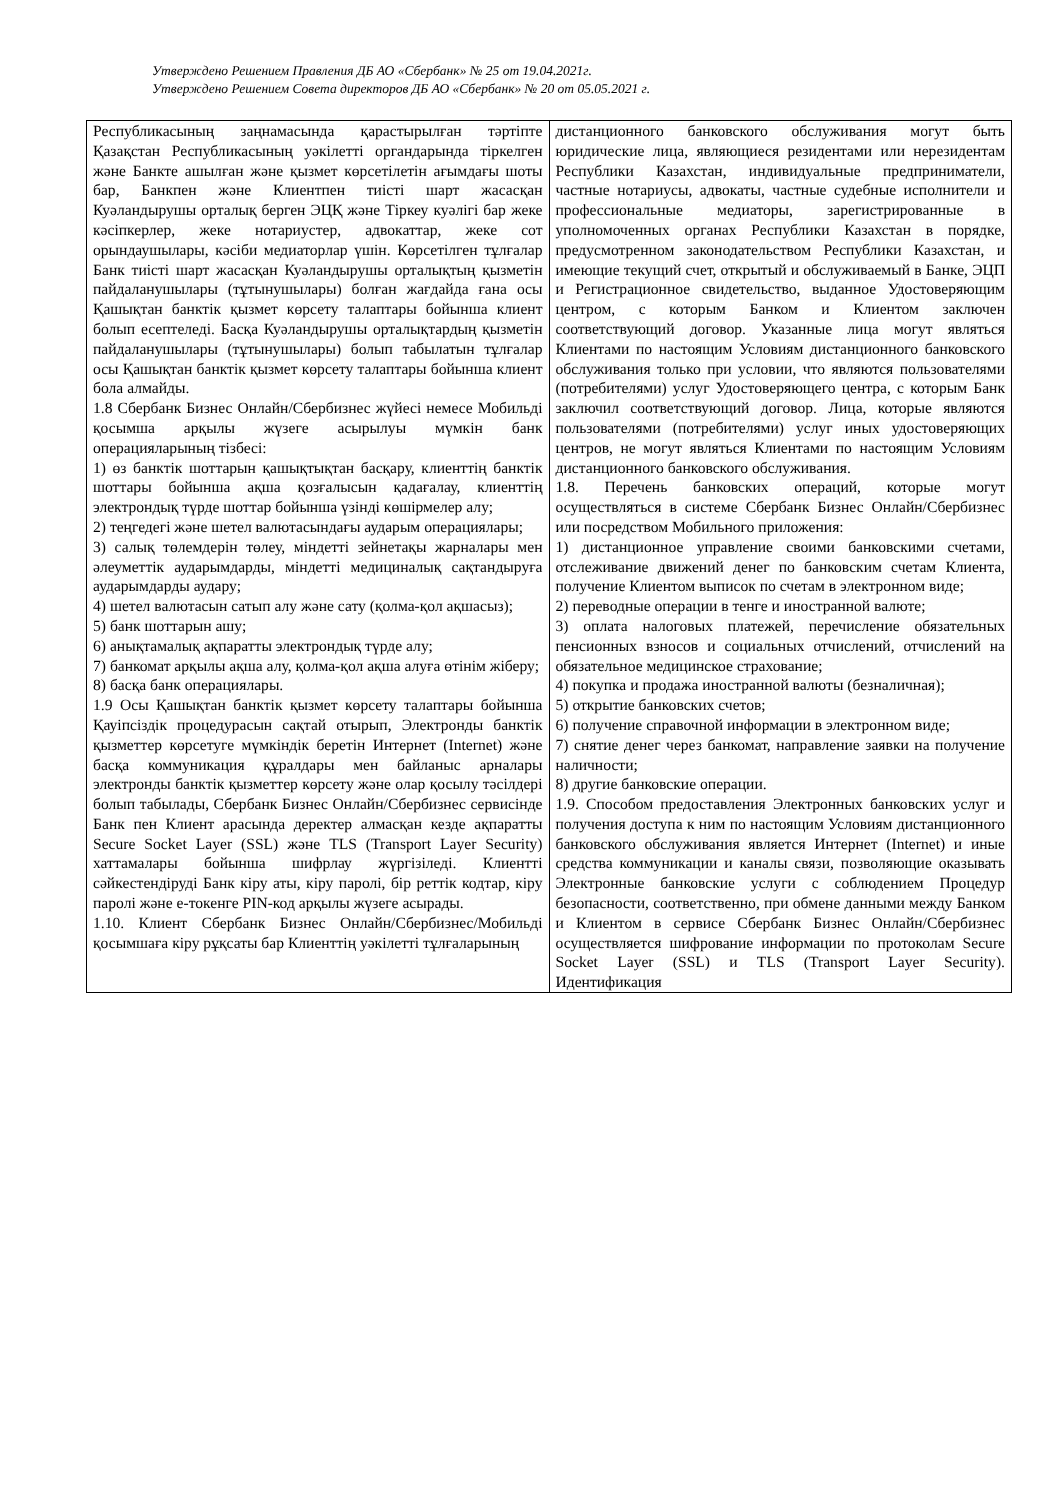Утверждено Решением Правления ДБ АО «Сбербанк» № 25 от 19.04.2021г.
Утверждено Решением Совета директоров ДБ АО «Сбербанк» № 20 от 05.05.2021 г.
| Республикасының заңнамасында қарастырылған тәртіпте Қазақстан Республикасының уәкілетті органдарында тіркелген және Банкте ашылған және қызмет көрсетілетін ағымдағы шоты бар, Банкпен және Клиентпен тиісті шарт жасасқан Куәландырушы орталық берген ЭЦҚ және Тіркеу куәлігі бар жеке кәсіпкерлер, жеке нотариустер, адвокаттар, жеке сот орындаушылары, кәсіби медиаторлар үшін. Көрсетілген тұлғалар Банк тиісті шарт жасасқан Куәландырушы орталықтың қызметін пайдаланушылары (тұтынушылары) болған жағдайда ғана осы Қашықтан банктік қызмет көрсету талаптары бойынша клиент болып есептеледі. Басқа Куәландырушы орталықтардың қызметін пайдаланушылары (тұтынушылары) болып табылатын тұлғалар осы Қашықтан банктік қызмет көрсету талаптары бойынша клиент бола алмайды. 1.8 Сбербанк Бизнес Онлайн/Сбербизнес жүйесі немесе Мобильді қосымша арқылы жүзеге асырылуы мүмкін банк операцияларының тізбесі: 1) өз банктік шоттарын қашықтықтан басқару, клиенттің банктік шоттары бойынша ақша қозғалысын қадағалау, клиенттің электрондық түрде шоттар бойынша үзінді көшірмелер алу; 2) теңгедегі және шетел валютасындағы аударым операциялары; 3) салық төлемдерін төлеу, міндетті зейнетақы жарналары мен әлеуметтік аударымдарды, міндетті медициналық сақтандыруға аударымдарды аудару; 4) шетел валютасын сатып алу және сату (қолма-қол ақшасыз); 5) банк шоттарын ашу; 6) анықтамалық ақпаратты электрондық түрде алу; 7) банкомат арқылы ақша алу, қолма-қол ақша алуға өтінім жіберу; 8) басқа банк операциялары. 1.9 Осы Қашықтан банктік қызмет көрсету талаптары бойынша Қауіпсіздік процедурасын сақтай отырып, Электронды банктік қызметтер көрсетуге мүмкіндік беретін Интернет (Internet) және басқа коммуникация құралдары мен байланыс арналары электронды банктік қызметтер көрсету және олар қосылу тәсілдері болып табылады, Сбербанк Бизнес Онлайн/Сбербизнес сервисінде Банк пен Клиент арасында деректер алмасқан кезде ақпаратты Secure Socket Layer (SSL) және TLS (Transport Layer Security) хаттамалары бойынша шифрлау жүргізіледі. Клиентті сәйкестендіруді Банк кіру аты, кіру паролі, бір реттік кодтар, кіру паролі және е-токенге PIN-код арқылы жүзеге асырады. 1.10. Клиент Сбербанк Бизнес Онлайн/Сбербизнес/Мобильді қосымшаға кіру рұқсаты бар Клиенттің уәкілетті тұлғаларының | дистанционного банковского обслуживания могут быть юридические лица, являющиеся резидентами или нерезидентам Республики Казахстан, индивидуальные предприниматели, частные нотариусы, адвокаты, частные судебные исполнители и профессиональные медиаторы, зарегистрированные в уполномоченных органах Республики Казахстан в порядке, предусмотренном законодательством Республики Казахстан, и имеющие текущий счет, открытый и обслуживаемый в Банке, ЭЦП и Регистрационное свидетельство, выданное Удостоверяющим центром, с которым Банком и Клиентом заключен соответствующий договор. Указанные лица могут являться Клиентами по настоящим Условиям дистанционного банковского обслуживания только при условии, что являются пользователями (потребителями) услуг Удостоверяющего центра, с которым Банк заключил соответствующий договор. Лица, которые являются пользователями (потребителями) услуг иных удостоверяющих центров, не могут являться Клиентами по настоящим Условиям дистанционного банковского обслуживания. 1.8. Перечень банковских операций, которые могут осуществляться в системе Сбербанк Бизнес Онлайн/Сбербизнес или посредством Мобильного приложения: 1) дистанционное управление своими банковскими счетами, отслеживание движений денег по банковским счетам Клиента, получение Клиентом выписок по счетам в электронном виде; 2) переводные операции в тенге и иностранной валюте; 3) оплата налоговых платежей, перечисление обязательных пенсионных взносов и социальных отчислений, отчислений на обязательное медицинское страхование; 4) покупка и продажа иностранной валюты (безналичная); 5) открытие банковских счетов; 6) получение справочной информации в электронном виде; 7) снятие денег через банкомат, направление заявки на получение наличности; 8) другие банковские операции. 1.9. Способом предоставления Электронных банковских услуг и получения доступа к ним по настоящим Условиям дистанционного банковского обслуживания является Интернет (Internet) и иные средства коммуникации и каналы связи, позволяющие оказывать Электронные банковские услуги с соблюдением Процедур безопасности, соответственно, при обмене данными между Банком и Клиентом в сервисе Сбербанк Бизнес Онлайн/Сбербизнес осуществляется шифрование информации по протоколам Secure Socket Layer (SSL) и TLS (Transport Layer Security). Идентификация |